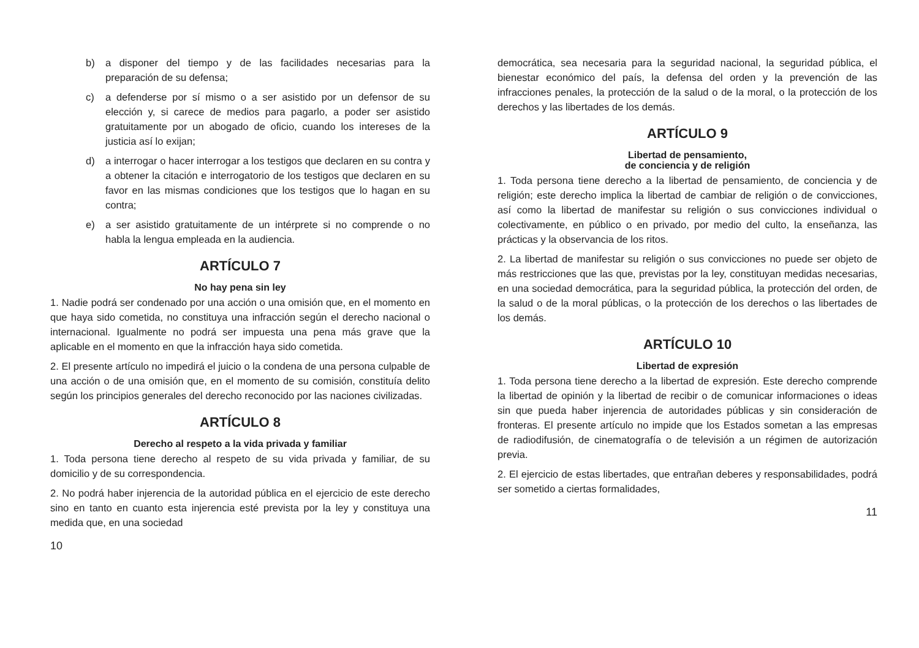b) a disponer del tiempo y de las facilidades necesarias para la preparación de su defensa;
c) a defenderse por sí mismo o a ser asistido por un defensor de su elección y, si carece de medios para pagarlo, a poder ser asistido gratuitamente por un abogado de oficio, cuando los intereses de la justicia así lo exijan;
d) a interrogar o hacer interrogar a los testigos que declaren en su contra y a obtener la citación e interrogatorio de los testigos que declaren en su favor en las mismas condiciones que los testigos que lo hagan en su contra;
e) a ser asistido gratuitamente de un intérprete si no comprende o no habla la lengua empleada en la audiencia.
ARTÍCULO 7
No hay pena sin ley
1. Nadie podrá ser condenado por una acción o una omisión que, en el momento en que haya sido cometida, no constituya una infracción según el derecho nacional o internacional. Igualmente no podrá ser impuesta una pena más grave que la aplicable en el momento en que la infracción haya sido cometida.
2. El presente artículo no impedirá el juicio o la condena de una persona culpable de una acción o de una omisión que, en el momento de su comisión, constituía delito según los principios generales del derecho reconocido por las naciones civilizadas.
ARTÍCULO 8
Derecho al respeto a la vida privada y familiar
1. Toda persona tiene derecho al respeto de su vida privada y familiar, de su domicilio y de su correspondencia.
2. No podrá haber injerencia de la autoridad pública en el ejercicio de este derecho sino en tanto en cuanto esta injerencia esté prevista por la ley y constituya una medida que, en una sociedad
10
democrática, sea necesaria para la seguridad nacional, la seguridad pública, el bienestar económico del país, la defensa del orden y la prevención de las infracciones penales, la protección de la salud o de la moral, o la protección de los derechos y las libertades de los demás.
ARTÍCULO 9
Libertad de pensamiento,
de conciencia y de religión
1. Toda persona tiene derecho a la libertad de pensamiento, de conciencia y de religión; este derecho implica la libertad de cambiar de religión o de convicciones, así como la libertad de manifestar su religión o sus convicciones individual o colectivamente, en público o en privado, por medio del culto, la enseñanza, las prácticas y la observancia de los ritos.
2. La libertad de manifestar su religión o sus convicciones no puede ser objeto de más restricciones que las que, previstas por la ley, constituyan medidas necesarias, en una sociedad democrática, para la seguridad pública, la protección del orden, de la salud o de la moral públicas, o la protección de los derechos o las libertades de los demás.
ARTÍCULO 10
Libertad de expresión
1. Toda persona tiene derecho a la libertad de expresión. Este derecho comprende la libertad de opinión y la libertad de recibir o de comunicar informaciones o ideas sin que pueda haber injerencia de autoridades públicas y sin consideración de fronteras. El presente artículo no impide que los Estados sometan a las empresas de radiodifusión, de cinematografía o de televisión a un régimen de autorización previa.
2. El ejercicio de estas libertades, que entrañan deberes y responsabilidades, podrá ser sometido a ciertas formalidades,
11